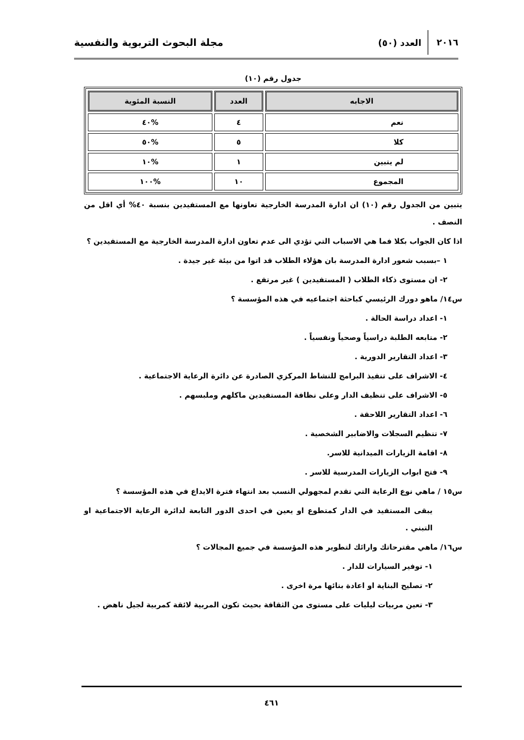٢٠١٦ العدد (٥٠) مجلة البحوث التربوية والنفسية
جدول رقم (١٠)
| الاجابه | العدد | النسبة المئوية |
| --- | --- | --- |
| نعم | ٤ | %٤٠ |
| كلا | ٥ | %٥٠ |
| لم يتبين | ١ | %١٠ |
| المجموع | ١٠ | %١٠٠ |
يتبين من الجدول رقم (١٠) ان ادارة المدرسة الخارجية تعاونها مع المستفيدين بنسبة ٤٠% أي اقل من النصف .
اذا كان الجواب بكلا فما هي الاسباب التي تؤدي الى عدم تعاون ادارة المدرسة الخارجية مع المستفيدين ؟
١ –بسبب شعور ادارة المدرسة بان هؤلاء الطلاب قد اتوا من بيئة غير جيدة .
٢- ان مستوى ذكاء الطلاب ( المستفيدين ) غير مرتفع .
س١٤/ ماهو دورك الرئيسي كباحثة اجتماعيه في هذه المؤسسة ؟
١- اعداد دراسة الحالة .
٢- متابعه الطلبة دراسياً وصحياً ونفسياً .
٣- اعداد التقارير الدورية .
٤- الاشراف على تنفيذ البرامج للنشاط المركزي الصادرة عن دائرة الرعاية الاجتماعية .
٥- الاشراف على تنظيف الدار وعلى نظافة المستفيدين ماكلهم وملبسهم .
٦- اعداد التقارير اللاحقة .
٧- تنظيم السجلات والاضابير الشخصية .
٨- اقامة الزيارات الميدانية للاسر.
٩- فتح ابواب الزيارات المدرسية للاسر .
س١٥ / ماهي نوع الرعاية التي تقدم لمجهولي النسب بعد انتهاء فترة الايداع في هذه المؤسسة ؟
يبقى المستفيد في الدار كمتطوع او يعين في احدى الدور التابعة لدائرة الرعاية الاجتماعية او التبني .
س١٦/ ماهي مقترحاتك وارائك لتطوير هذه المؤسسة في جميع المجالات ؟
١- توفير السيارات للدار .
٢- تصليح البناية او اعادة بنائها مرة اخرى .
٣- تعين مربيات ليليات على مستوى من الثقافة بحيث تكون المربية لائقة كمربية لجيل ناهض .
٤٦١